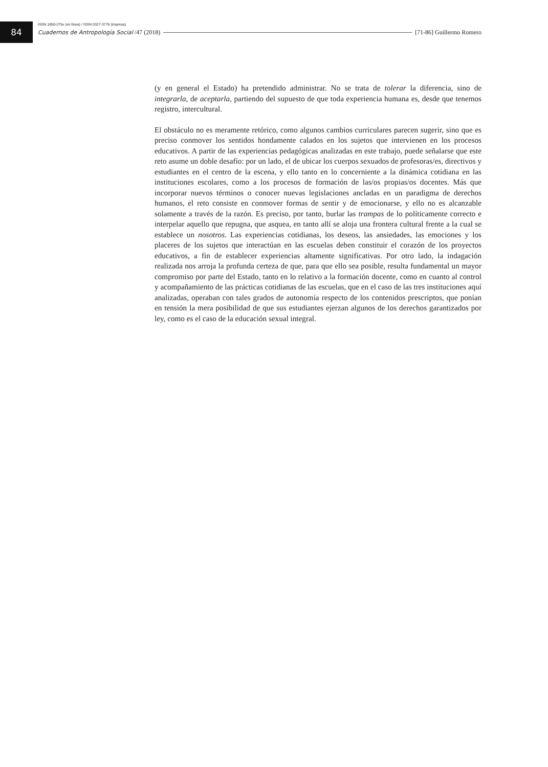84
ISSN 1850-275x (en línea) / ISSN 0327-3776 (impresa)
Cuadernos de Antropología Social /47 (2018) [71-86] Guillermo Romero
(y en general el Estado) ha pretendido administrar. No se trata de tolerar la diferencia, sino de integrarla, de aceptarla, partiendo del supuesto de que toda experiencia humana es, desde que tenemos registro, intercultural.
El obstáculo no es meramente retórico, como algunos cambios curriculares parecen sugerir, sino que es preciso conmover los sentidos hondamente calados en los sujetos que intervienen en los procesos educativos. A partir de las experiencias pedagógicas analizadas en este trabajo, puede señalarse que este reto asume un doble desafío: por un lado, el de ubicar los cuerpos sexuados de profesoras/es, directivos y estudiantes en el centro de la escena, y ello tanto en lo concerniente a la dinámica cotidiana en las instituciones escolares, como a los procesos de formación de las/os propias/os docentes. Más que incorporar nuevos términos o conocer nuevas legislaciones ancladas en un paradigma de derechos humanos, el reto consiste en conmover formas de sentir y de emocionarse, y ello no es alcanzable solamente a través de la razón. Es preciso, por tanto, burlar las trampas de lo políticamente correcto e interpelar aquello que repugna, que asquea, en tanto allí se aloja una frontera cultural frente a la cual se establece un nosotros. Las experiencias cotidianas, los deseos, las ansiedades, las emociones y los placeres de los sujetos que interactúan en las escuelas deben constituir el corazón de los proyectos educativos, a fin de establecer experiencias altamente significativas. Por otro lado, la indagación realizada nos arroja la profunda certeza de que, para que ello sea posible, resulta fundamental un mayor compromiso por parte del Estado, tanto en lo relativo a la formación docente, como en cuanto al control y acompañamiento de las prácticas cotidianas de las escuelas, que en el caso de las tres instituciones aquí analizadas, operaban con tales grados de autonomía respecto de los contenidos prescriptos, que ponían en tensión la mera posibilidad de que sus estudiantes ejerzan algunos de los derechos garantizados por ley, como es el caso de la educación sexual integral.